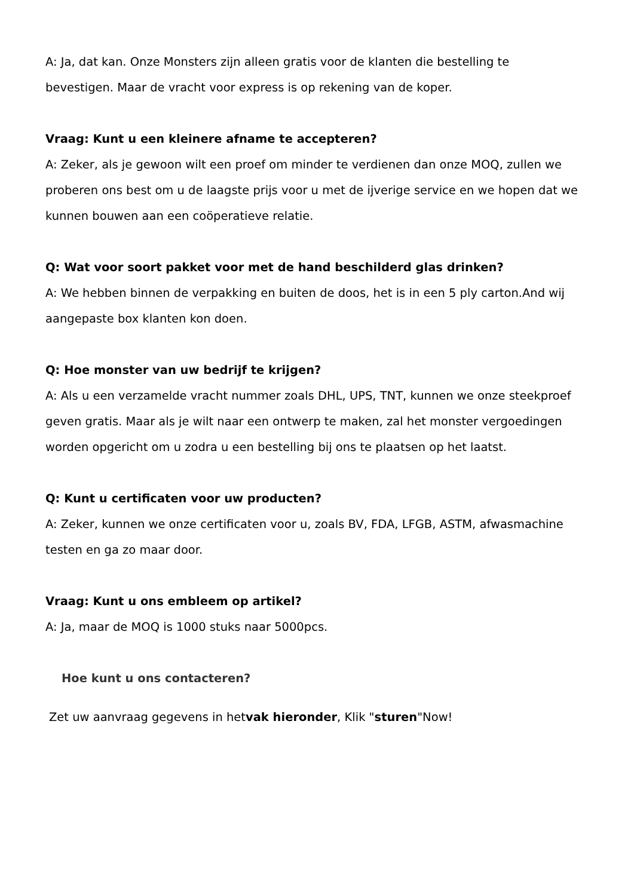A: Ja, dat kan. Onze Monsters zijn alleen gratis voor de klanten die bestelling te bevestigen. Maar de vracht voor express is op rekening van de koper.
Vraag: Kunt u een kleinere afname te accepteren?
A: Zeker, als je gewoon wilt een proef om minder te verdienen dan onze MOQ, zullen we proberen ons best om u de laagste prijs voor u met de ijverige service en we hopen dat we kunnen bouwen aan een coöperatieve relatie.
Q: Wat voor soort pakket voor met de hand beschilderd glas drinken?
A: We hebben binnen de verpakking en buiten de doos, het is in een 5 ply carton.And wij aangepaste box klanten kon doen.
Q: Hoe monster van uw bedrijf te krijgen?
A: Als u een verzamelde vracht nummer zoals DHL, UPS, TNT, kunnen we onze steekproef geven gratis. Maar als je wilt naar een ontwerp te maken, zal het monster vergoedingen worden opgericht om u zodra u een bestelling bij ons te plaatsen op het laatst.
Q: Kunt u certificaten voor uw producten?
A: Zeker, kunnen we onze certificaten voor u, zoals BV, FDA, LFGB, ASTM, afwasmachine testen en ga zo maar door.
Vraag: Kunt u ons embleem op artikel?
A: Ja, maar de MOQ is 1000 stuks naar 5000pcs.
Hoe kunt u ons contacteren?
Zet uw aanvraag gegevens in hetvak hieronder, Klik "sturen"Now!